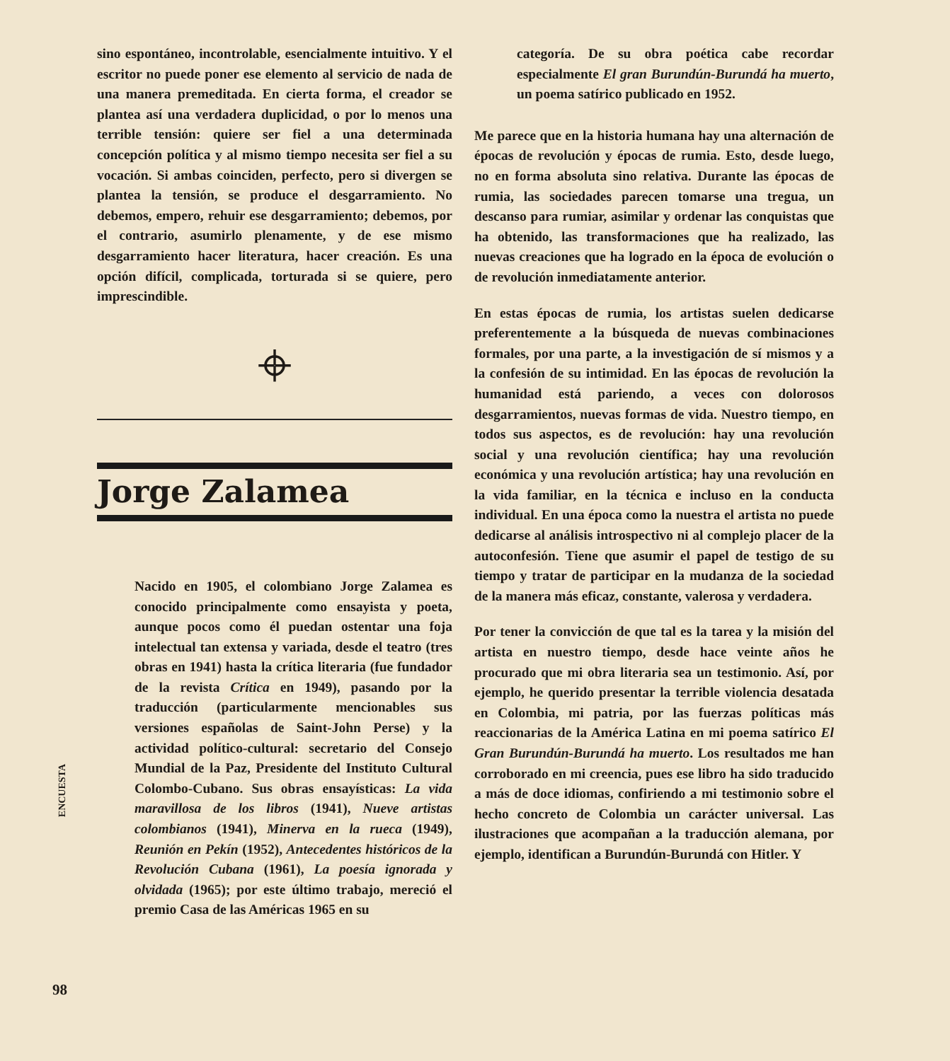sino espontáneo, incontrolable, esencialmente intuitivo. Y el escritor no puede poner ese elemento al servicio de nada de una manera premeditada. En cierta forma, el creador se plantea así una verdadera duplicidad, o por lo menos una terrible tensión: quiere ser fiel a una determinada concepción política y al mismo tiempo necesita ser fiel a su vocación. Si ambas coinciden, perfecto, pero si divergen se plantea la tensión, se produce el desgarramiento. No debemos, empero, rehuir ese desgarramiento; debemos, por el contrario, asumirlo plenamente, y de ese mismo desgarramiento hacer literatura, hacer creación. Es una opción difícil, complicada, torturada si se quiere, pero imprescindible.
⌖
Jorge Zalamea
Nacido en 1905, el colombiano Jorge Zalamea es conocido principalmente como ensayista y poeta, aunque pocos como él puedan ostentar una foja intelectual tan extensa y variada, desde el teatro (tres obras en 1941) hasta la crítica literaria (fue fundador de la revista Crítica en 1949), pasando por la traducción (particularmente mencionables sus versiones españolas de Saint-John Perse) y la actividad político-cultural: secretario del Consejo Mundial de la Paz, Presidente del Instituto Cultural Colombo-Cubano. Sus obras ensayísticas: La vida maravillosa de los libros (1941), Nueve artistas colombianos (1941), Minerva en la rueca (1949), Reunión en Pekín (1952), Antecedentes históricos de la Revolución Cubana (1961), La poesía ignorada y olvidada (1965); por este último trabajo, mereció el premio Casa de las Américas 1965 en su
ENCUESTA
98
categoría. De su obra poética cabe recordar especialmente El gran Burundún-Burundá ha muerto, un poema satírico publicado en 1952.
Me parece que en la historia humana hay una alternación de épocas de revolución y épocas de rumia. Esto, desde luego, no en forma absoluta sino relativa. Durante las épocas de rumia, las sociedades parecen tomarse una tregua, un descanso para rumiar, asimilar y ordenar las conquistas que ha obtenido, las transformaciones que ha realizado, las nuevas creaciones que ha logrado en la época de evolución o de revolución inmediatamente anterior.
En estas épocas de rumia, los artistas suelen dedicarse preferentemente a la búsqueda de nuevas combinaciones formales, por una parte, a la investigación de sí mismos y a la confesión de su intimidad. En las épocas de revolución la humanidad está pariendo, a veces con dolorosos desgarramientos, nuevas formas de vida. Nuestro tiempo, en todos sus aspectos, es de revolución: hay una revolución social y una revolución científica; hay una revolución económica y una revolución artística; hay una revolución en la vida familiar, en la técnica e incluso en la conducta individual. En una época como la nuestra el artista no puede dedicarse al análisis introspectivo ni al complejo placer de la autoconfesión. Tiene que asumir el papel de testigo de su tiempo y tratar de participar en la mudanza de la sociedad de la manera más eficaz, constante, valerosa y verdadera.
Por tener la convicción de que tal es la tarea y la misión del artista en nuestro tiempo, desde hace veinte años he procurado que mi obra literaria sea un testimonio. Así, por ejemplo, he querido presentar la terrible violencia desatada en Colombia, mi patria, por las fuerzas políticas más reaccionarias de la América Latina en mi poema satírico El Gran Burundún-Burundá ha muerto. Los resultados me han corroborado en mi creencia, pues ese libro ha sido traducido a más de doce idiomas, confiriendo a mi testimonio sobre el hecho concreto de Colombia un carácter universal. Las ilustraciones que acompañan a la traducción alemana, por ejemplo, identifican a Burundún-Burundá con Hitler. Y